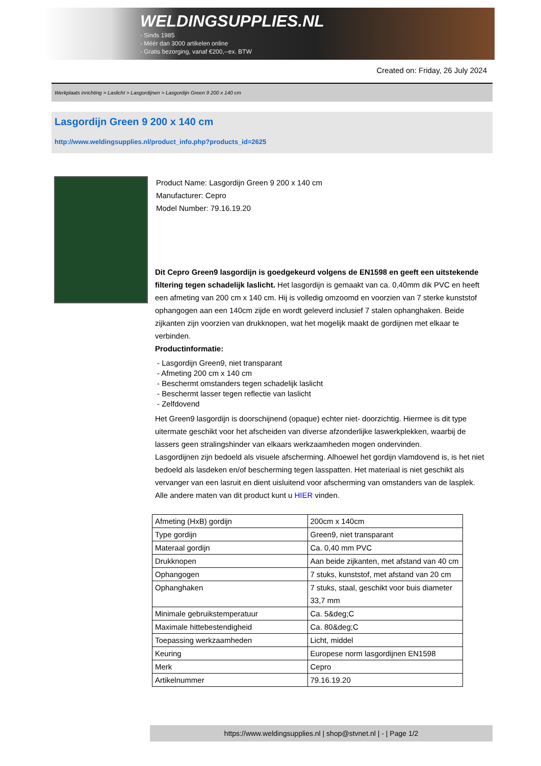WELDINGSUPPLIES.NL
- Sinds 1985
- Méér dan 3000 artikelen online
- Gratis bezorging, vanaf €200,--ex. BTW
Created on: Friday, 26 July 2024
Werkplaats inrichting > Laslicht > Lasgordijnen > Lasgordijn Green 9 200 x 140 cm
Lasgordijn Green 9 200 x 140 cm
http://www.weldingsupplies.nl/product_info.php?products_id=2625
Product Name: Lasgordijn Green 9 200 x 140 cm
Manufacturer: Cepro
Model Number: 79.16.19.20
Dit Cepro Green9 lasgordijn is goedgekeurd volgens de EN1598 en geeft een uitstekende filtering tegen schadelijk laslicht. Het lasgordijn is gemaakt van ca. 0,40mm dik PVC en heeft een afmeting van 200 cm x 140 cm. Hij is volledig omzoomd en voorzien van 7 sterke kunststof ophangogen aan een 140cm zijde en wordt geleverd inclusief 7 stalen ophanghaken. Beide zijkanten zijn voorzien van drukknopen, wat het mogelijk maakt de gordijnen met elkaar te verbinden.
Productinformatie:
- Lasgordijn Green9, niet transparant
- Afmeting 200 cm x 140 cm
- Beschermt omstanders tegen schadelijk laslicht
- Beschermt lasser tegen reflectie van laslicht
- Zelfdovend
Het Green9 lasgordijn is doorschijnend (opaque) echter niet- doorzichtig. Hiermee is dit type uitermate geschikt voor het afscheiden van diverse afzonderlijke laswerkplekken, waarbij de lassers geen stralingshinder van elkaars werkzaamheden mogen ondervinden.
Lasgordijnen zijn bedoeld als visuele afscherming. Alhoewel het gordijn vlamdovend is, is het niet bedoeld als lasdeken en/of bescherming tegen lasspatten. Het materiaal is niet geschikt als vervanger van een lasruit en dient uisluitend voor afscherming van omstanders van de lasplek.
Alle andere maten van dit product kunt u HIER vinden.
| Afmeting (HxB) gordijn | 200cm x 140cm |
| Type gordijn | Green9, niet transparant |
| Materaal gordijn | Ca. 0,40 mm PVC |
| Drukknopen | Aan beide zijkanten, met afstand van 40 cm |
| Ophangogen | 7 stuks, kunststof, met afstand van 20 cm |
| Ophanghaken | 7 stuks, staal, geschikt voor buis diameter 33,7 mm |
| Minimale gebruikstemperatuur | Ca. 5&deg;C |
| Maximale hittebestendigheid | Ca. 80&deg;C |
| Toepassing werkzaamheden | Licht, middel |
| Keuring | Europese norm lasgordijnen EN1598 |
| Merk | Cepro |
| Artikelnummer | 79.16.19.20 |
https://www.weldingsupplies.nl | shop@stvnet.nl | - | Page 1/2